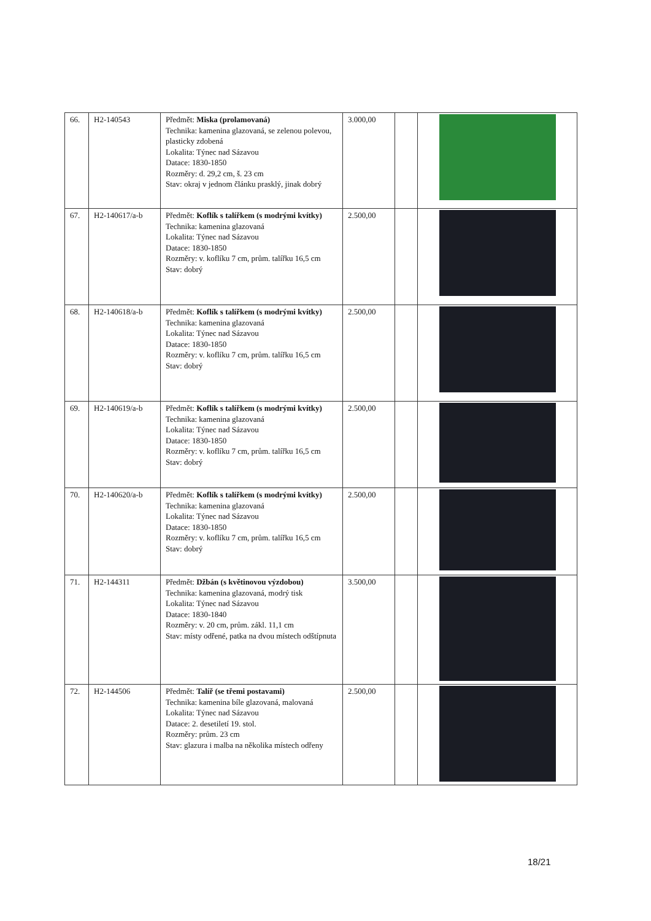| 66. | H2-140543 | Předmět: Miska (prolamovaná) Technika: kamenina glazovaná, se zelenou polevou, plasticky zdobená Lokalita: Týnec nad Sázavou Datace: 1830-1850 Rozměry: d. 29,2 cm, š. 23 cm Stav: okraj v jednom článku prasklý, jinak dobrý | 3.000,00 | | |
| 67. | H2-140617/a-b | Předmět: Koflík s talířkem (s modrými kvítky) Technika: kamenina glazovaná Lokalita: Týnec nad Sázavou Datace: 1830-1850 Rozměry: v. koflíku 7 cm, prům. talířku 16,5 cm Stav: dobrý | 2.500,00 | | |
| 68. | H2-140618/a-b | Předmět: Koflík s talířkem (s modrými kvítky) Technika: kamenina glazovaná Lokalita: Týnec nad Sázavou Datace: 1830-1850 Rozměry: v. koflíku 7 cm, prům. talířku 16,5 cm Stav: dobrý | 2.500,00 | | |
| 69. | H2-140619/a-b | Předmět: Koflík s talířkem (s modrými kvítky) Technika: kamenina glazovaná Lokalita: Týnec nad Sázavou Datace: 1830-1850 Rozměry: v. koflíku 7 cm, prům. talířku 16,5 cm Stav: dobrý | 2.500,00 | | |
| 70. | H2-140620/a-b | Předmět: Koflík s talířkem (s modrými kvítky) Technika: kamenina glazovaná Lokalita: Týnec nad Sázavou Datace: 1830-1850 Rozměry: v. koflíku 7 cm, prům. talířku 16,5 cm Stav: dobrý | 2.500,00 | | |
| 71. | H2-144311 | Předmět: Džbán (s květinovou výzdobou) Technika: kamenina glazovaná, modrý tisk Lokalita: Týnec nad Sázavou Datace: 1830-1840 Rozměry: v. 20 cm, prům. zákl. 11,1 cm Stav: místy odřené, patka na dvou místech odštípnuta | 3.500,00 | | |
| 72. | H2-144506 | Předmět: Talíř (se třemi postavami) Technika: kamenina bíle glazovaná, malovaná Lokalita: Týnec nad Sázavou Datace: 2. desetiletí 19. stol. Rozměry: prům. 23 cm Stav: glazura i malba na několika místech odřeny | 2.500,00 | | |
18/21